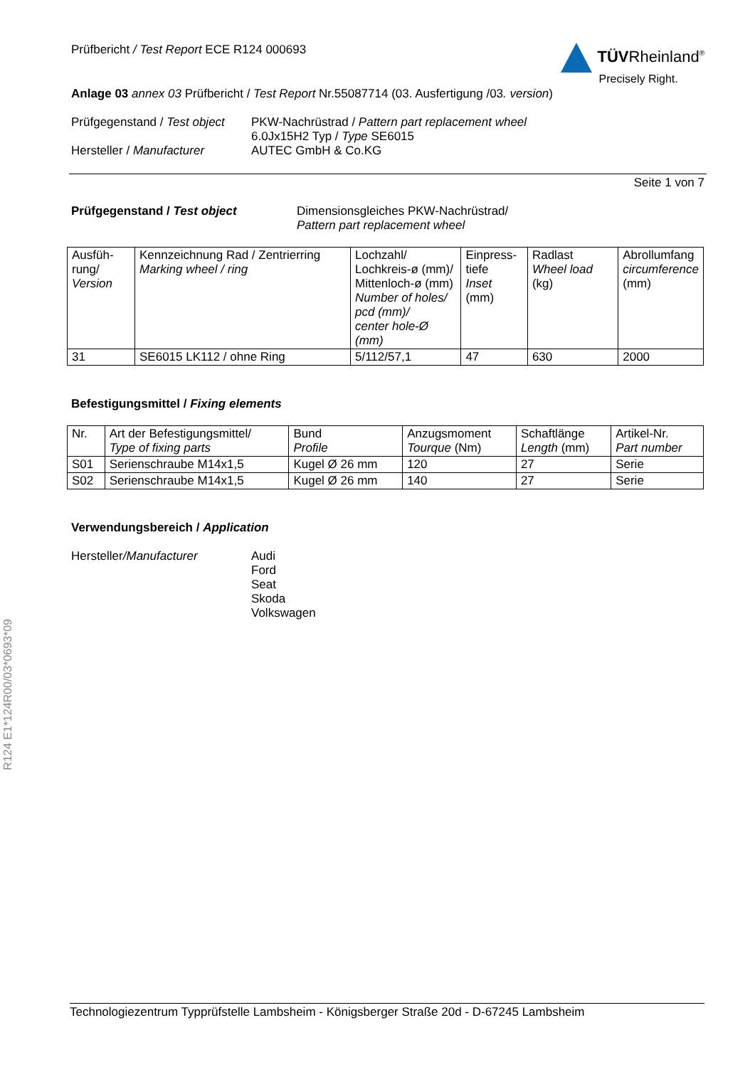R124 E1*124R00/03*0693*09
Prüfbericht / Test Report ECE R124 000693
TÜVRheinland<sup>®</sup>
Precisely Right.
Anlage 03 annex 03 Prüfbericht / Test Report Nr.55087714 (03. Ausfertigung /03. version)
Prüfgegenstand / Test object PKW-Nachrüstrad / Pattern part replacement wheel
6.0Jx15H2 Typ / Type SE6015 Hersteller / Manufacturer AUTEC GmbH & Co.KG
Seite 1 von 7
Prüfgegenstand / Test object Dimensionsgleiches PKW-Nachrüstrad/
Pattern part replacement wheel
| Ausfüh- rung/ Version | Kennzeichnung Rad / Zentrierring Marking wheel / ring | Lochzahl/ Lochkreis-ø (mm)/ Mittenloch-ø (mm) Number of holes/ pcd (mm)/ center hole-Ø (mm) | Einpress- tiefe Inset (mm) | Radlast Wheel load (kg) | Abrollumfang circumference (mm) |
| --- | --- | --- | --- | --- | --- |
| 31 | SE6015 LK112 / ohne Ring | 5/112/57,1 | 47 | 630 | 2000 |
Befestigungsmittel / Fixing elements
| Nr. | Art der Befestigungsmittel/ Type of fixing parts | Bund Profile | Anzugsmoment Tourque (Nm) | Schaftlänge Length (mm) | Artikel-Nr. Part number |
| --- | --- | --- | --- | --- | --- |
| S01 | Serienschraube M14x1,5 | Kugel Ø 26 mm | 120 | 27 | Serie |
| S02 | Serienschraube M14x1,5 | Kugel Ø 26 mm | 140 | 27 | Serie |
Verwendungsbereich / Application
Hersteller/Manufacturer Audi
Ford
Seat
Skoda
Volkswagen
Technologiezentrum Typprüfstelle Lambsheim - Königsberger Straße 20d - D-67245 Lambsheim